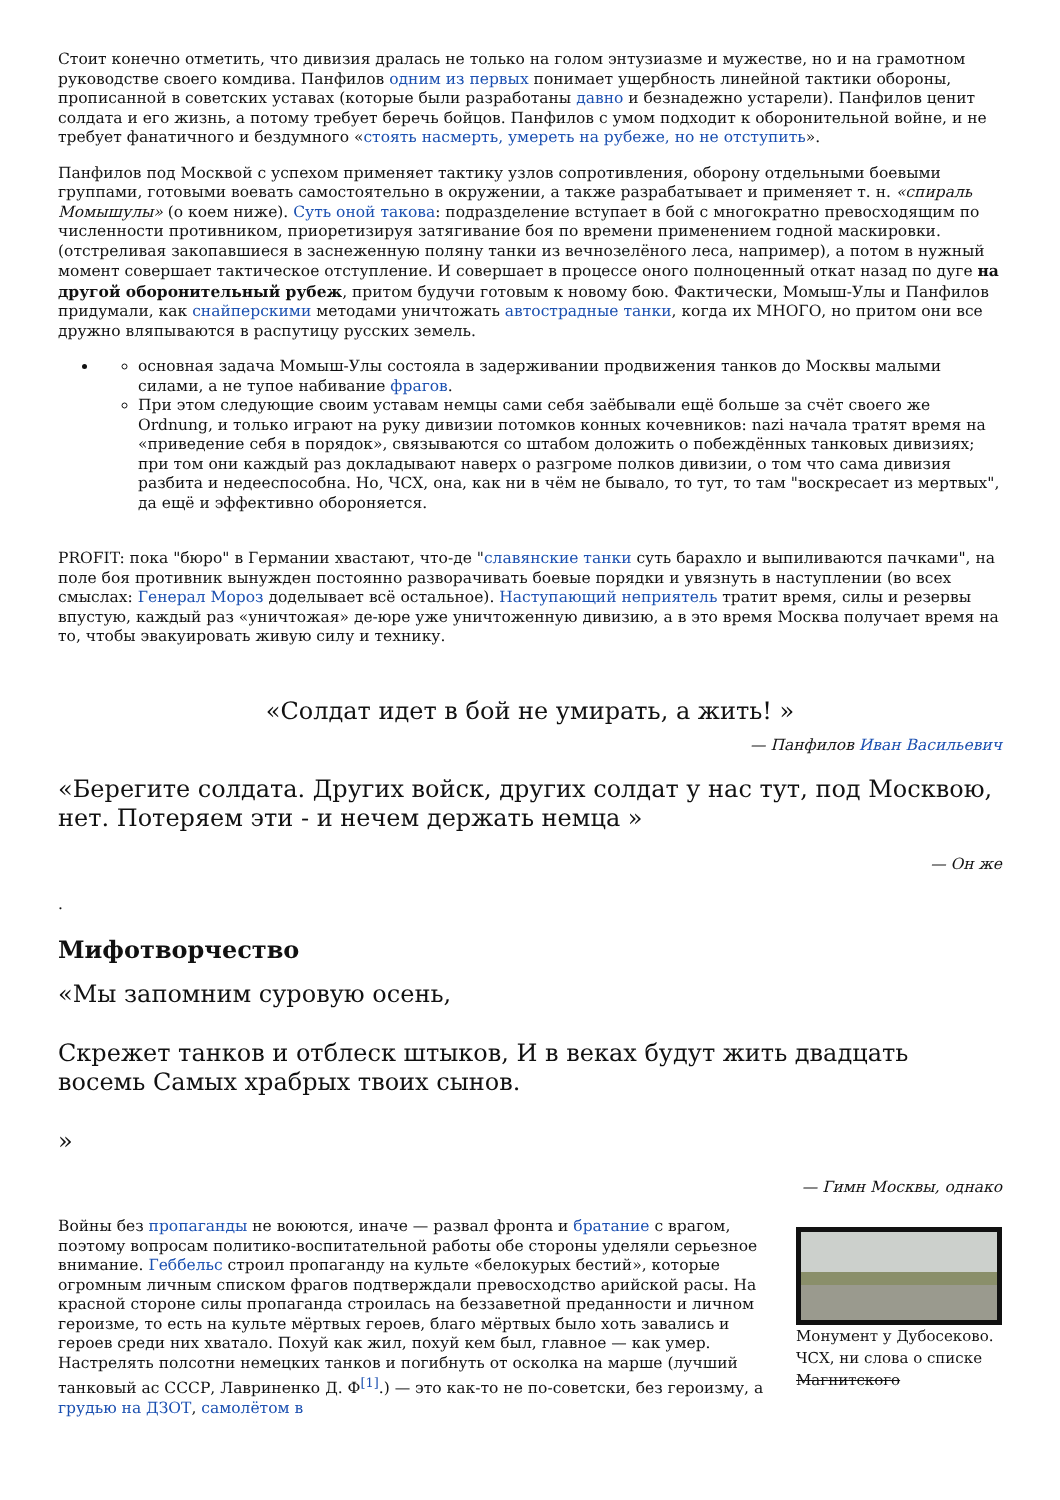Стоит конечно отметить, что дивизия дралась не только на голом энтузиазме и мужестве, но и на грамотном руководстве своего комдива. Панфилов одним из первых понимает ущербность линейной тактики обороны, прописанной в советских уставах (которые были разработаны давно и безнадежно устарели). Панфилов ценит солдата и его жизнь, а потому требует беречь бойцов. Панфилов с умом подходит к оборонительной войне, и не требует фанатичного и бездумного «стоять насмерть, умереть на рубеже, но не отступить».
Панфилов под Москвой с успехом применяет тактику узлов сопротивления, оборону отдельными боевыми группами, готовыми воевать самостоятельно в окружении, а также разрабатывает и применяет т. н. «спираль Момышулы» (о коем ниже). Суть оной такова: подразделение вступает в бой с многократно превосходящим по численности противником, приоретизируя затягивание боя по времени применением годной маскировки. (отстреливая закопавшиеся в заснеженную поляну танки из вечнозелёного леса, например), а потом в нужный момент совершает тактическое отступление. И совершает в процессе оного полноценный откат назад по дуге на другой оборонительный рубеж, притом будучи готовым к новому бою. Фактически, Момыш-Улы и Панфилов придумали, как снайперскими методами уничтожать автострадные танки, когда их МНОГО, но притом они все дружно вляпываются в распутицу русских земель.
основная задача Момыш-Улы состояла в задерживании продвижения танков до Москвы малыми силами, а не тупое набивание фрагов.
При этом следующие своим уставам немцы сами себя заёбывали ещё больше за счёт своего же Ordnung, и только играют на руку дивизии потомков конных кочевников: nazi начала тратят время на «приведение себя в порядок», связываются со штабом доложить о побеждённых танковых дивизиях; при том они каждый раз докладывают наверх о разгроме полков дивизии, о том что сама дивизия разбита и недееспособна. Но, ЧСХ, она, как ни в чём не бывало, то тут, то там "воскресает из мертвых", да ещё и эффективно обороняется.
PROFIT: пока "бюро" в Германии хвастают, что-де "славянские танки суть барахло и выпиливаются пачками", на поле боя противник вынужден постоянно разворачивать боевые порядки и увязнуть в наступлении (во всех смыслах: Генерал Мороз доделывает всё остальное). Наступающий неприятель тратит время, силы и резервы впустую, каждый раз «уничтожая» де-юре уже уничтоженную дивизию, а в это время Москва получает время на то, чтобы эвакуировать живую силу и технику.
«Солдат идет в бой не умирать, а жить! »
— Панфилов Иван Васильевич
«Берегите солдата. Других войск, других солдат у нас тут, под Москвою, нет. Потеряем эти - и нечем держать немца »
— Он же
.
Мифотворчество
«Мы запомним суровую осень,
Скрежет танков и отблеск штыков, И в веках будут жить двадцать восемь Самых храбрых твоих сынов.
»
— Гимн Москвы, однако
Монумент у Дубосеково. ЧСХ, ни слова о списке Магнитского
Войны без пропаганды не воюются, иначе — развал фронта и братание с врагом, поэтому вопросам политико-воспитательной работы обе стороны уделяли серьезное внимание. Геббельс строил пропаганду на культе «белокурых бестий», которые огромным личным списком фрагов подтверждали превосходство арийской расы. На красной стороне силы пропаганда строилась на беззаветной преданности и личном героизме, то есть на культе мёртвых героев, благо мёртвых было хоть завались и героев среди них хватало. Похуй как жил, похуй кем был, главное — как умер. Настрелять полсотни немецких танков и погибнуть от осколка на марше (лучший танковый ас СССР, Лавриненко Д. Ф<sup>[1]</sup>.) — это как-то не по-советски, без героизму, а грудью на ДЗОТ, самолётом в